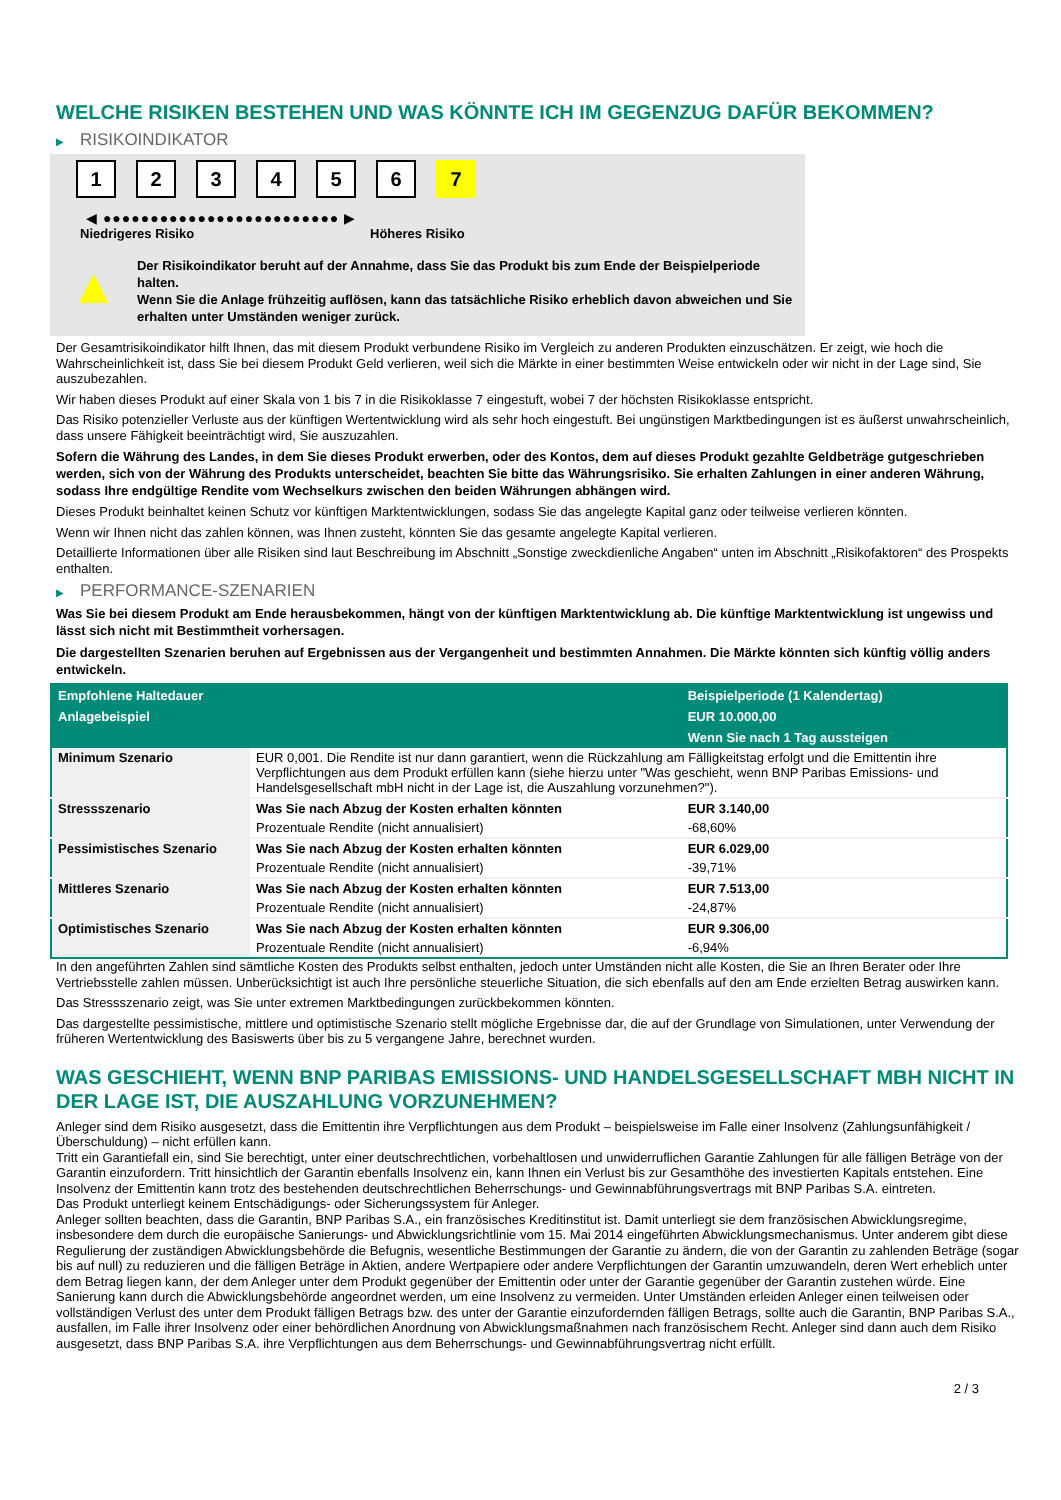WELCHE RISIKEN BESTEHEN UND WAS KÖNNTE ICH IM GEGENZUG DAFÜR BEKOMMEN?
▶ RISIKOINDIKATOR
1 2 3 4 5 6 7
◀ ●●●●●●●●●●●●●●●●●●●●●●●●● ▶
Niedrigeres Risiko Höheres Risiko
▲
Der Risikoindikator beruht auf der Annahme, dass Sie das Produkt bis zum Ende der Beispielperiode halten.
Wenn Sie die Anlage frühzeitig auflösen, kann das tatsächliche Risiko erheblich davon abweichen und Sie erhalten unter Umständen weniger zurück.
Der Gesamtrisikoindikator hilft Ihnen, das mit diesem Produkt verbundene Risiko im Vergleich zu anderen Produkten einzuschätzen. Er zeigt, wie hoch die Wahrscheinlichkeit ist, dass Sie bei diesem Produkt Geld verlieren, weil sich die Märkte in einer bestimmten Weise entwickeln oder wir nicht in der Lage sind, Sie auszubezahlen.
Wir haben dieses Produkt auf einer Skala von 1 bis 7 in die Risikoklasse 7 eingestuft, wobei 7 der höchsten Risikoklasse entspricht.
Das Risiko potenzieller Verluste aus der künftigen Wertentwicklung wird als sehr hoch eingestuft. Bei ungünstigen Marktbedingungen ist es äußerst unwahrscheinlich, dass unsere Fähigkeit beeinträchtigt wird, Sie auszuzahlen.
Sofern die Währung des Landes, in dem Sie dieses Produkt erwerben, oder des Kontos, dem auf dieses Produkt gezahlte Geldbeträge gutgeschrieben werden, sich von der Währung des Produkts unterscheidet, beachten Sie bitte das Währungsrisiko. Sie erhalten Zahlungen in einer anderen Währung, sodass Ihre endgültige Rendite vom Wechselkurs zwischen den beiden Währungen abhängen wird.
Dieses Produkt beinhaltet keinen Schutz vor künftigen Marktentwicklungen, sodass Sie das angelegte Kapital ganz oder teilweise verlieren könnten.
Wenn wir Ihnen nicht das zahlen können, was Ihnen zusteht, könnten Sie das gesamte angelegte Kapital verlieren.
Detaillierte Informationen über alle Risiken sind laut Beschreibung im Abschnitt „Sonstige zweckdienliche Angaben“ unten im Abschnitt „Risikofaktoren“ des Prospekts enthalten.
▶ PERFORMANCE-SZENARIEN
Was Sie bei diesem Produkt am Ende herausbekommen, hängt von der künftigen Marktentwicklung ab. Die künftige Marktentwicklung ist ungewiss und lässt sich nicht mit Bestimmtheit vorhersagen.
Die dargestellten Szenarien beruhen auf Ergebnissen aus der Vergangenheit und bestimmten Annahmen. Die Märkte könnten sich künftig völlig anders entwickeln.
| Empfohlene Haltedauer | | Beispielperiode (1 Kalendertag) |
| --- | --- | --- |
| Anlagebeispiel | | EUR 10.000,00 |
| | | Wenn Sie nach 1 Tag aussteigen |
| Minimum Szenario | EUR 0,001. Die Rendite ist nur dann garantiert, wenn die Rückzahlung am Fälligkeitstag erfolgt und die Emittentin ihre Verpflichtungen aus dem Produkt erfüllen kann (siehe hierzu unter "Was geschieht, wenn BNP Paribas Emissions- und Handelsgesellschaft mbH nicht in der Lage ist, die Auszahlung vorzunehmen?"). | |
| Stressszenario | Was Sie nach Abzug der Kosten erhalten könnten | EUR 3.140,00 |
| | Prozentuale Rendite (nicht annualisiert) | -68,60% |
| Pessimistisches Szenario | Was Sie nach Abzug der Kosten erhalten könnten | EUR 6.029,00 |
| | Prozentuale Rendite (nicht annualisiert) | -39,71% |
| Mittleres Szenario | Was Sie nach Abzug der Kosten erhalten könnten | EUR 7.513,00 |
| | Prozentuale Rendite (nicht annualisiert) | -24,87% |
| Optimistisches Szenario | Was Sie nach Abzug der Kosten erhalten könnten | EUR 9.306,00 |
| | Prozentuale Rendite (nicht annualisiert) | -6,94% |
In den angeführten Zahlen sind sämtliche Kosten des Produkts selbst enthalten, jedoch unter Umständen nicht alle Kosten, die Sie an Ihren Berater oder Ihre Vertriebsstelle zahlen müssen. Unberücksichtigt ist auch Ihre persönliche steuerliche Situation, die sich ebenfalls auf den am Ende erzielten Betrag auswirken kann.
Das Stressszenario zeigt, was Sie unter extremen Marktbedingungen zurückbekommen könnten.
Das dargestellte pessimistische, mittlere und optimistische Szenario stellt mögliche Ergebnisse dar, die auf der Grundlage von Simulationen, unter Verwendung der früheren Wertentwicklung des Basiswerts über bis zu 5 vergangene Jahre, berechnet wurden.
WAS GESCHIEHT, WENN BNP PARIBAS EMISSIONS- UND HANDELSGESELLSCHAFT MBH NICHT IN DER LAGE IST, DIE AUSZAHLUNG VORZUNEHMEN?
Anleger sind dem Risiko ausgesetzt, dass die Emittentin ihre Verpflichtungen aus dem Produkt – beispielsweise im Falle einer Insolvenz (Zahlungsunfähigkeit / Überschuldung) – nicht erfüllen kann.
Tritt ein Garantiefall ein, sind Sie berechtigt, unter einer deutschrechtlichen, vorbehaltlosen und unwiderruflichen Garantie Zahlungen für alle fälligen Beträge von der Garantin einzufordern. Tritt hinsichtlich der Garantin ebenfalls Insolvenz ein, kann Ihnen ein Verlust bis zur Gesamthöhe des investierten Kapitals entstehen. Eine Insolvenz der Emittentin kann trotz des bestehenden deutschrechtlichen Beherrschungs- und Gewinnabführungsvertrags mit BNP Paribas S.A. eintreten.
Das Produkt unterliegt keinem Entschädigungs- oder Sicherungssystem für Anleger.
Anleger sollten beachten, dass die Garantin, BNP Paribas S.A., ein französisches Kreditinstitut ist. Damit unterliegt sie dem französischen Abwicklungsregime, insbesondere dem durch die europäische Sanierungs- und Abwicklungsrichtlinie vom 15. Mai 2014 eingeführten Abwicklungsmechanismus. Unter anderem gibt diese Regulierung der zuständigen Abwicklungsbehörde die Befugnis, wesentliche Bestimmungen der Garantie zu ändern, die von der Garantin zu zahlenden Beträge (sogar bis auf null) zu reduzieren und die fälligen Beträge in Aktien, andere Wertpapiere oder andere Verpflichtungen der Garantin umzuwandeln, deren Wert erheblich unter dem Betrag liegen kann, der dem Anleger unter dem Produkt gegenüber der Emittentin oder unter der Garantie gegenüber der Garantin zustehen würde. Eine Sanierung kann durch die Abwicklungsbehörde angeordnet werden, um eine Insolvenz zu vermeiden. Unter Umständen erleiden Anleger einen teilweisen oder vollständigen Verlust des unter dem Produkt fälligen Betrags bzw. des unter der Garantie einzufordernden fälligen Betrags, sollte auch die Garantin, BNP Paribas S.A., ausfallen, im Falle ihrer Insolvenz oder einer behördlichen Anordnung von Abwicklungsmaßnahmen nach französischem Recht. Anleger sind dann auch dem Risiko ausgesetzt, dass BNP Paribas S.A. ihre Verpflichtungen aus dem Beherrschungs- und Gewinnabführungsvertrag nicht erfüllt.
2 / 3